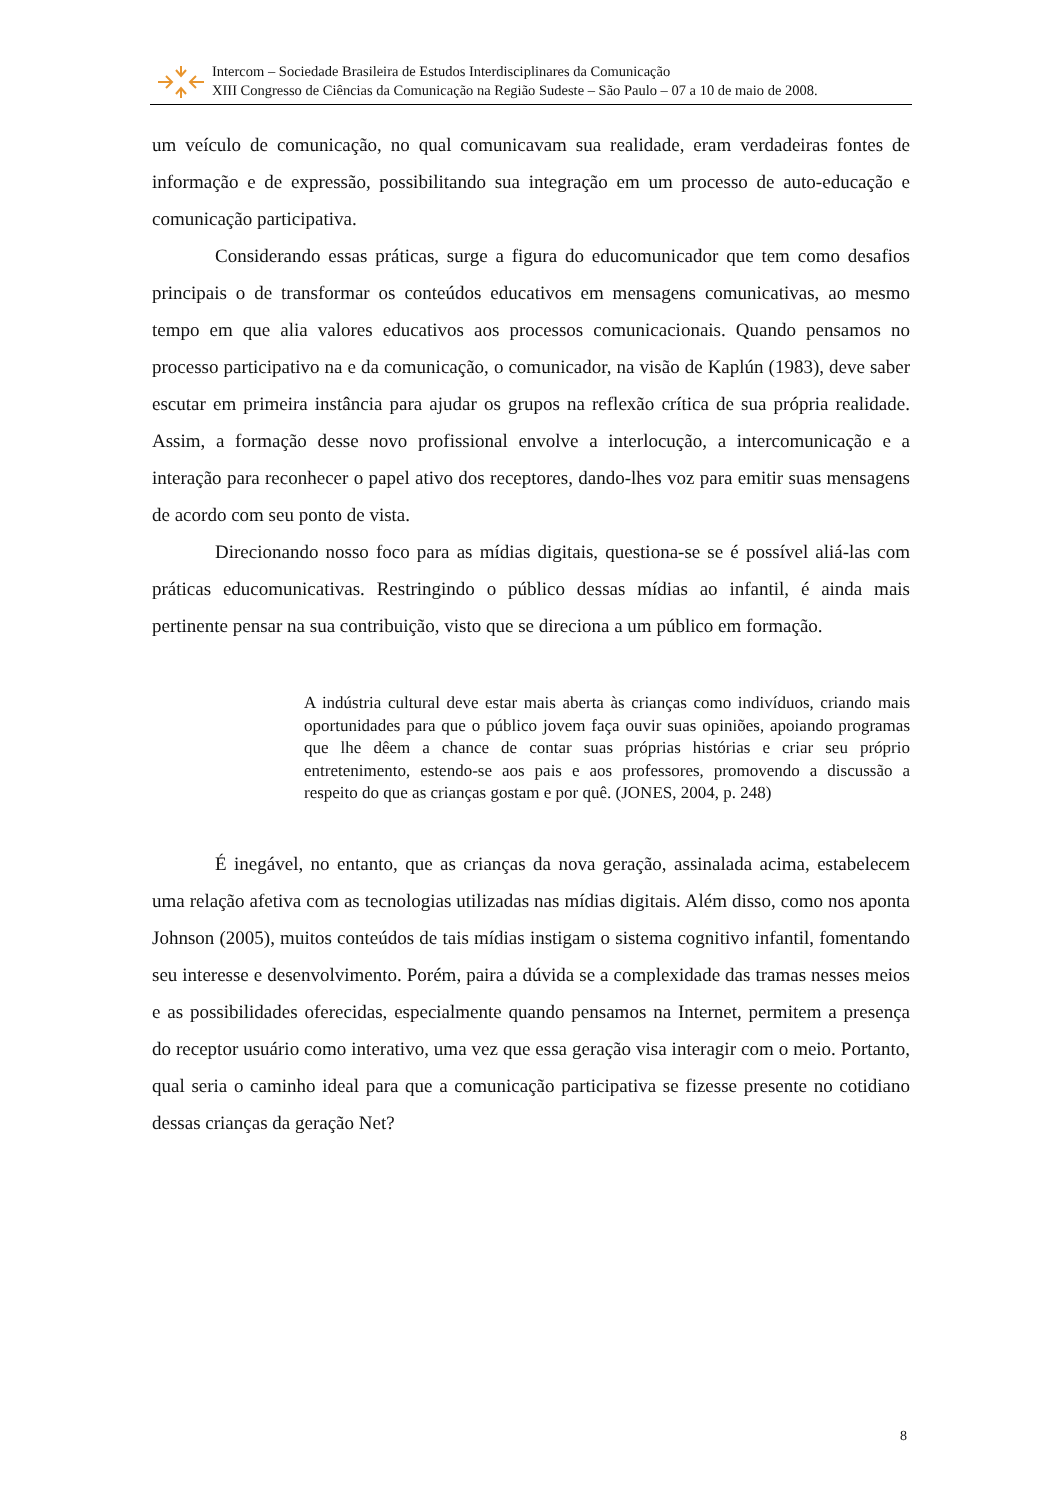Intercom – Sociedade Brasileira de Estudos Interdisciplinares da Comunicação
XIII Congresso de Ciências da Comunicação na Região Sudeste – São Paulo – 07 a 10 de maio de 2008.
um veículo de comunicação, no qual comunicavam sua realidade, eram verdadeiras fontes de informação e de expressão, possibilitando sua integração em um processo de auto-educação e comunicação participativa.
Considerando essas práticas, surge a figura do educomunicador que tem como desafios principais o de transformar os conteúdos educativos em mensagens comunicativas, ao mesmo tempo em que alia valores educativos aos processos comunicacionais. Quando pensamos no processo participativo na e da comunicação, o comunicador, na visão de Kaplún (1983), deve saber escutar em primeira instância para ajudar os grupos na reflexão crítica de sua própria realidade. Assim, a formação desse novo profissional envolve a interlocução, a intercomunicação e a interação para reconhecer o papel ativo dos receptores, dando-lhes voz para emitir suas mensagens de acordo com seu ponto de vista.
Direcionando nosso foco para as mídias digitais, questiona-se se é possível aliá-las com práticas educomunicativas. Restringindo o público dessas mídias ao infantil, é ainda mais pertinente pensar na sua contribuição, visto que se direciona a um público em formação.
A indústria cultural deve estar mais aberta às crianças como indivíduos, criando mais oportunidades para que o público jovem faça ouvir suas opiniões, apoiando programas que lhe dêem a chance de contar suas próprias histórias e criar seu próprio entretenimento, estendo-se aos pais e aos professores, promovendo a discussão a respeito do que as crianças gostam e por quê. (JONES, 2004, p. 248)
É inegável, no entanto, que as crianças da nova geração, assinalada acima, estabelecem uma relação afetiva com as tecnologias utilizadas nas mídias digitais. Além disso, como nos aponta Johnson (2005), muitos conteúdos de tais mídias instigam o sistema cognitivo infantil, fomentando seu interesse e desenvolvimento. Porém, paira a dúvida se a complexidade das tramas nesses meios e as possibilidades oferecidas, especialmente quando pensamos na Internet, permitem a presença do receptor usuário como interativo, uma vez que essa geração visa interagir com o meio. Portanto, qual seria o caminho ideal para que a comunicação participativa se fizesse presente no cotidiano dessas crianças da geração Net?
8